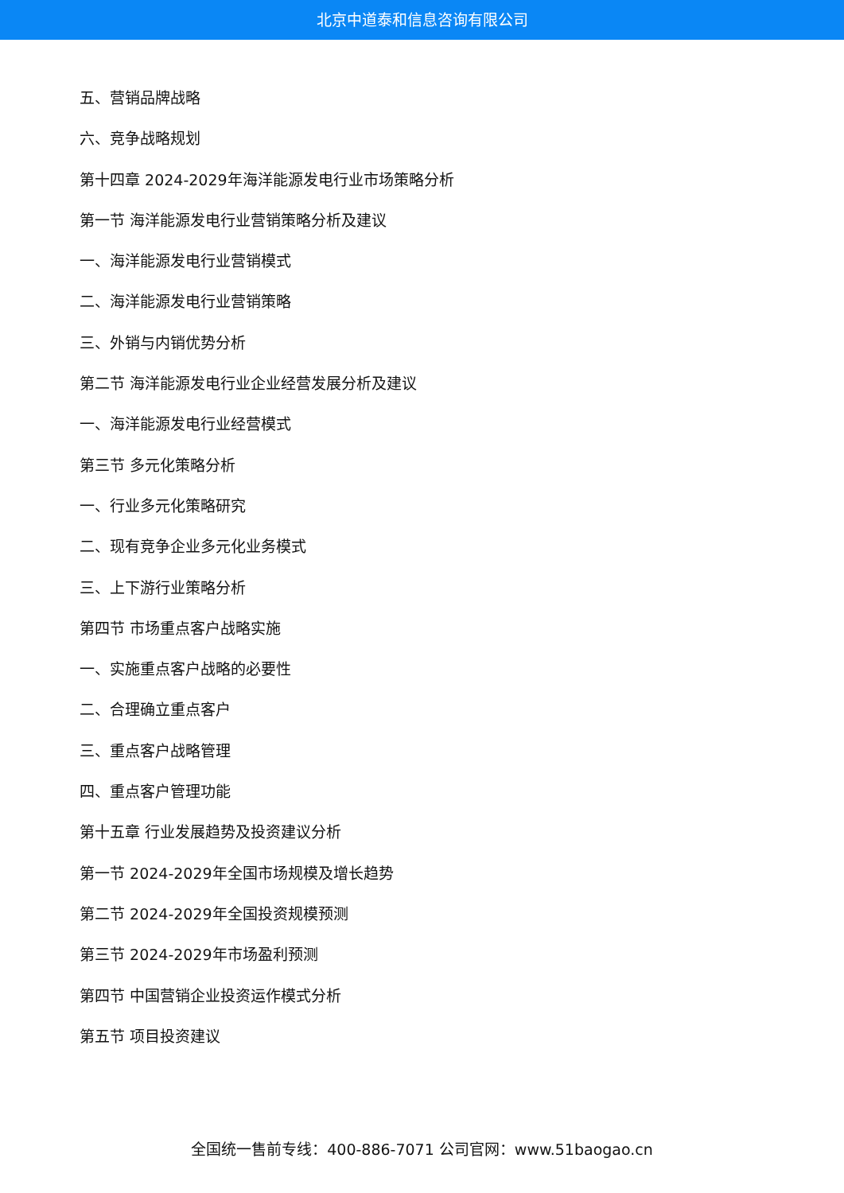北京中道泰和信息咨询有限公司
五、营销品牌战略
六、竞争战略规划
第十四章 2024-2029年海洋能源发电行业市场策略分析
第一节 海洋能源发电行业营销策略分析及建议
一、海洋能源发电行业营销模式
二、海洋能源发电行业营销策略
三、外销与内销优势分析
第二节 海洋能源发电行业企业经营发展分析及建议
一、海洋能源发电行业经营模式
第三节 多元化策略分析
一、行业多元化策略研究
二、现有竞争企业多元化业务模式
三、上下游行业策略分析
第四节 市场重点客户战略实施
一、实施重点客户战略的必要性
二、合理确立重点客户
三、重点客户战略管理
四、重点客户管理功能
第十五章 行业发展趋势及投资建议分析
第一节 2024-2029年全国市场规模及增长趋势
第二节 2024-2029年全国投资规模预测
第三节 2024-2029年市场盈利预测
第四节 中国营销企业投资运作模式分析
第五节 项目投资建议
全国统一售前专线：400-886-7071 公司官网：www.51baogao.cn